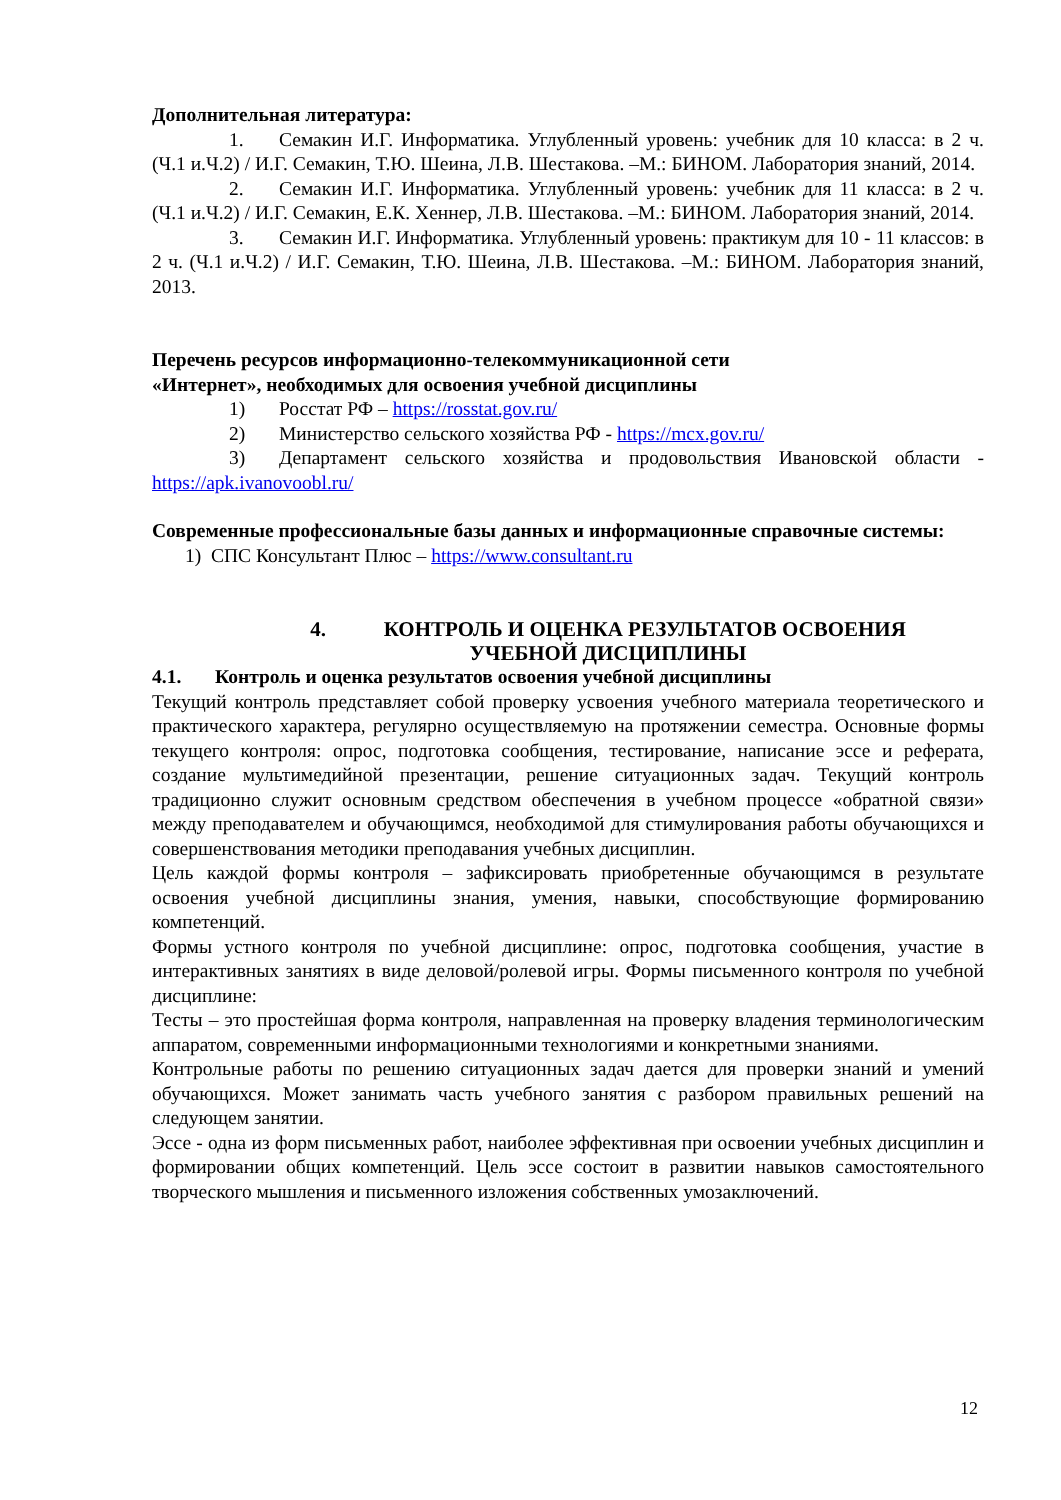Дополнительная литература:
1. Семакин И.Г. Информатика. Углубленный уровень: учебник для 10 класса: в 2 ч. (Ч.1 и.Ч.2) / И.Г. Семакин, Т.Ю. Шеина, Л.В. Шестакова. –М.: БИНОМ. Лаборатория знаний, 2014.
2. Семакин И.Г. Информатика. Углубленный уровень: учебник для 11 класса: в 2 ч. (Ч.1 и.Ч.2) / И.Г. Семакин, Е.К. Хеннер, Л.В. Шестакова. –М.: БИНОМ. Лаборатория знаний, 2014.
3. Семакин И.Г. Информатика. Углубленный уровень: практикум для 10 - 11 классов: в 2 ч. (Ч.1 и.Ч.2) / И.Г. Семакин, Т.Ю. Шеина, Л.В. Шестакова. –М.: БИНОМ. Лаборатория знаний, 2013.
Перечень ресурсов информационно-телекоммуникационной сети
«Интернет», необходимых для освоения учебной дисциплины
1) Росстат РФ – https://rosstat.gov.ru/
2) Министерство сельского хозяйства РФ - https://mcx.gov.ru/
3) Департамент сельского хозяйства и продовольствия Ивановской области - https://apk.ivanovoobl.ru/
Современные профессиональные базы данных и информационные справочные системы:
1) СПС Консультант Плюс – https://www.consultant.ru
4. КОНТРОЛЬ И ОЦЕНКА РЕЗУЛЬТАТОВ ОСВОЕНИЯ
УЧЕБНОЙ ДИСЦИПЛИНЫ
4.1. Контроль и оценка результатов освоения учебной дисциплины
Текущий контроль представляет собой проверку усвоения учебного материала теоретического и практического характера, регулярно осуществляемую на протяжении семестра. Основные формы текущего контроля: опрос, подготовка сообщения, тестирование, написание эссе и реферата, создание мультимедийной презентации, решение ситуационных задач. Текущий контроль традиционно служит основным средством обеспечения в учебном процессе «обратной связи» между преподавателем и обучающимся, необходимой для стимулирования работы обучающихся и совершенствования методики преподавания учебных дисциплин.
Цель каждой формы контроля – зафиксировать приобретенные обучающимся в результате освоения учебной дисциплины знания, умения, навыки, способствующие формированию компетенций.
Формы устного контроля по учебной дисциплине: опрос, подготовка сообщения, участие в интерактивных занятиях в виде деловой/ролевой игры. Формы письменного контроля по учебной дисциплине:
Тесты – это простейшая форма контроля, направленная на проверку владения терминологическим аппаратом, современными информационными технологиями и конкретными знаниями.
Контрольные работы по решению ситуационных задач дается для проверки знаний и умений обучающихся. Может занимать часть учебного занятия с разбором правильных решений на следующем занятии.
Эссе - одна из форм письменных работ, наиболее эффективная при освоении учебных дисциплин и формировании общих компетенций. Цель эссе состоит в развитии навыков самостоятельного творческого мышления и письменного изложения собственных умозаключений.
12